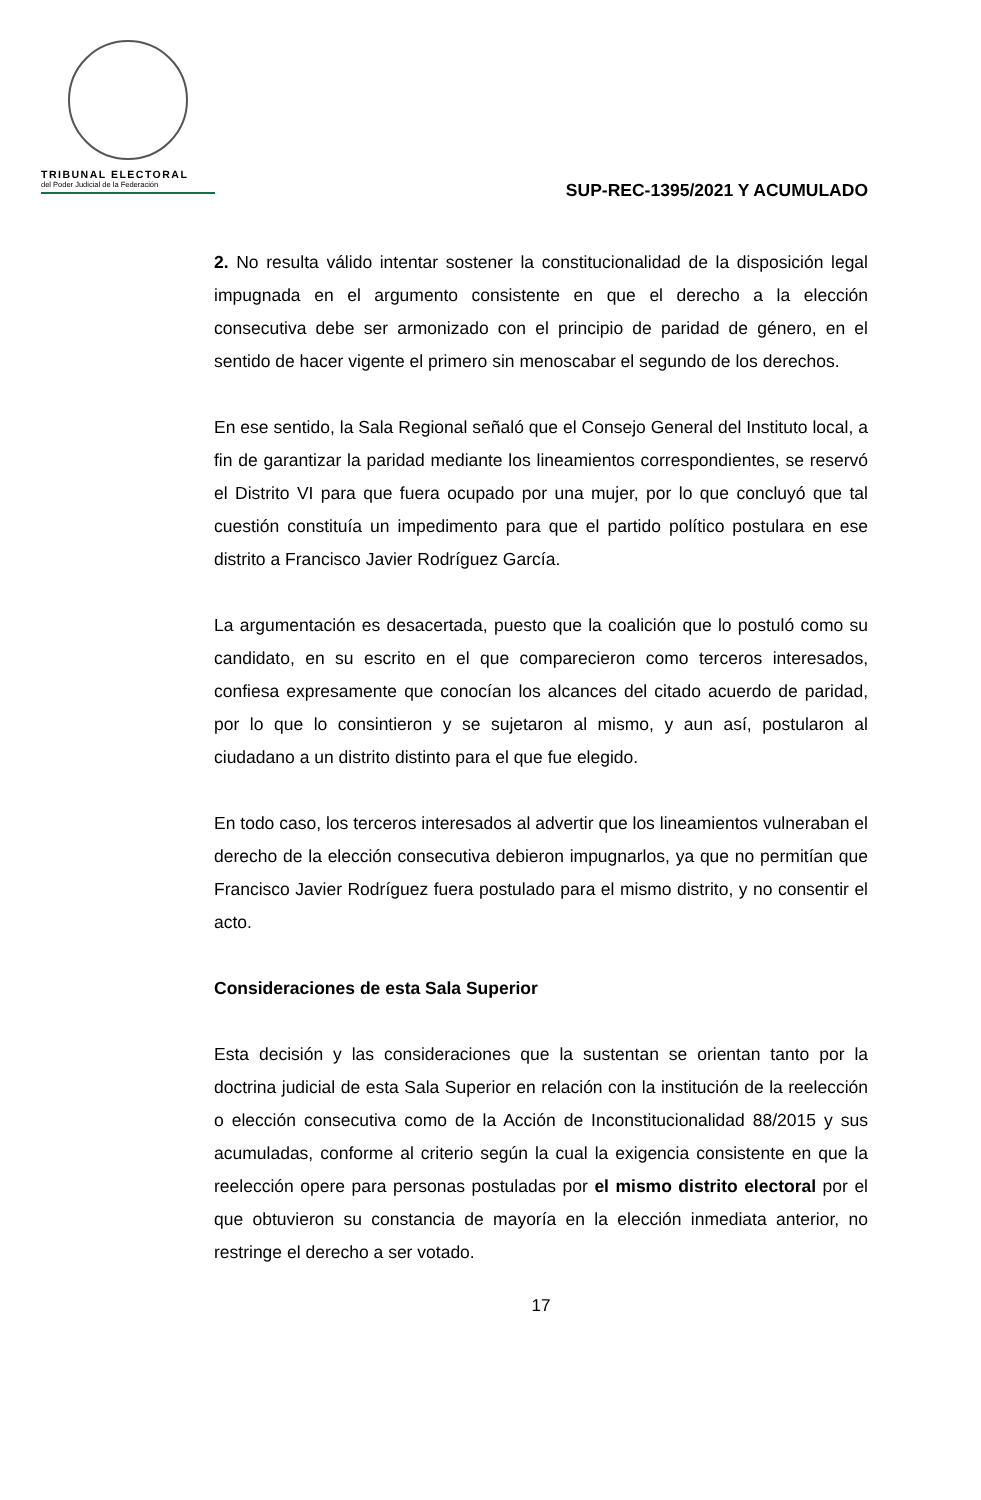TRIBUNAL ELECTORAL
del Poder Judicial de la Federación
SUP-REC-1395/2021 Y ACUMULADO
2. No resulta válido intentar sostener la constitucionalidad de la disposición legal impugnada en el argumento consistente en que el derecho a la elección consecutiva debe ser armonizado con el principio de paridad de género, en el sentido de hacer vigente el primero sin menoscabar el segundo de los derechos.
En ese sentido, la Sala Regional señaló que el Consejo General del Instituto local, a fin de garantizar la paridad mediante los lineamientos correspondientes, se reservó el Distrito VI para que fuera ocupado por una mujer, por lo que concluyó que tal cuestión constituía un impedimento para que el partido político postulara en ese distrito a Francisco Javier Rodríguez García.
La argumentación es desacertada, puesto que la coalición que lo postuló como su candidato, en su escrito en el que comparecieron como terceros interesados, confiesa expresamente que conocían los alcances del citado acuerdo de paridad, por lo que lo consintieron y se sujetaron al mismo, y aun así, postularon al ciudadano a un distrito distinto para el que fue elegido.
En todo caso, los terceros interesados al advertir que los lineamientos vulneraban el derecho de la elección consecutiva debieron impugnarlos, ya que no permitían que Francisco Javier Rodríguez fuera postulado para el mismo distrito, y no consentir el acto.
Consideraciones de esta Sala Superior
Esta decisión y las consideraciones que la sustentan se orientan tanto por la doctrina judicial de esta Sala Superior en relación con la institución de la reelección o elección consecutiva como de la Acción de Inconstitucionalidad 88/2015 y sus acumuladas, conforme al criterio según la cual la exigencia consistente en que la reelección opere para personas postuladas por el mismo distrito electoral por el que obtuvieron su constancia de mayoría en la elección inmediata anterior, no restringe el derecho a ser votado.
17